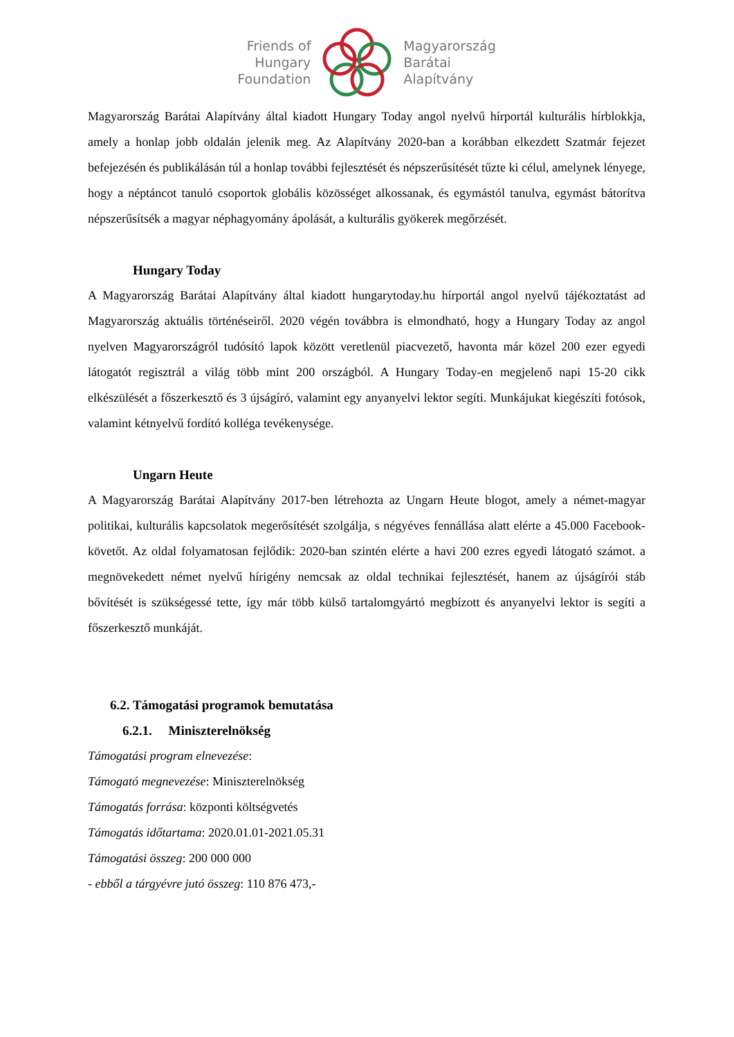Friends of
Hungary
Foundation
Magyarország
Barátai
Alapítvány
Magyarország Barátai Alapítvány által kiadott Hungary Today angol nyelvű hírportál kulturális hírblokkja, amely a honlap jobb oldalán jelenik meg. Az Alapítvány 2020-ban a korábban elkezdett Szatmár fejezet befejezésén és publikálásán túl a honlap további fejlesztését és népszerűsítését tűzte ki célul, amelynek lényege, hogy a néptáncot tanuló csoportok globális közösséget alkossanak, és egymástól tanulva, egymást bátorítva népszerűsítsék a magyar néphagyomány ápolását, a kulturális gyökerek megőrzését.
Hungary Today
A Magyarország Barátai Alapítvány által kiadott hungarytoday.hu hírportál angol nyelvű tájékoztatást ad Magyarország aktuális történéseiről. 2020 végén továbbra is elmondható, hogy a Hungary Today az angol nyelven Magyarországról tudósító lapok között veretlenül piacvezető, havonta már közel 200 ezer egyedi látogatót regisztrál a világ több mint 200 országból. A Hungary Today-en megjelenő napi 15-20 cikk elkészülését a főszerkesztő és 3 újságíró, valamint egy anyanyelvi lektor segíti. Munkájukat kiegészíti fotósok, valamint kétnyelvű fordító kolléga tevékenysége.
Ungarn Heute
A Magyarország Barátai Alapítvány 2017-ben létrehozta az Ungarn Heute blogot, amely a német-magyar politikai, kulturális kapcsolatok megerősítését szolgálja, s négyéves fennállása alatt elérte a 45.000 Facebook-követőt. Az oldal folyamatosan fejlődik: 2020-ban szintén elérte a havi 200 ezres egyedi látogató számot. a megnövekedett német nyelvű hírigény nemcsak az oldal technikai fejlesztését, hanem az újságírói stáb bővítését is szükségessé tette, így már több külső tartalomgyártó megbízott és anyanyelvi lektor is segíti a főszerkesztő munkáját.
6.2. Támogatási programok bemutatása
6.2.1. Miniszterelnökség
Támogatási program elnevezése:
Támogató megnevezése: Miniszterelnökség
Támogatás forrása: központi költségvetés
Támogatás időtartama: 2020.01.01-2021.05.31
Támogatási összeg: 200 000 000
- ebből a tárgyévre jutó összeg: 110 876 473,-